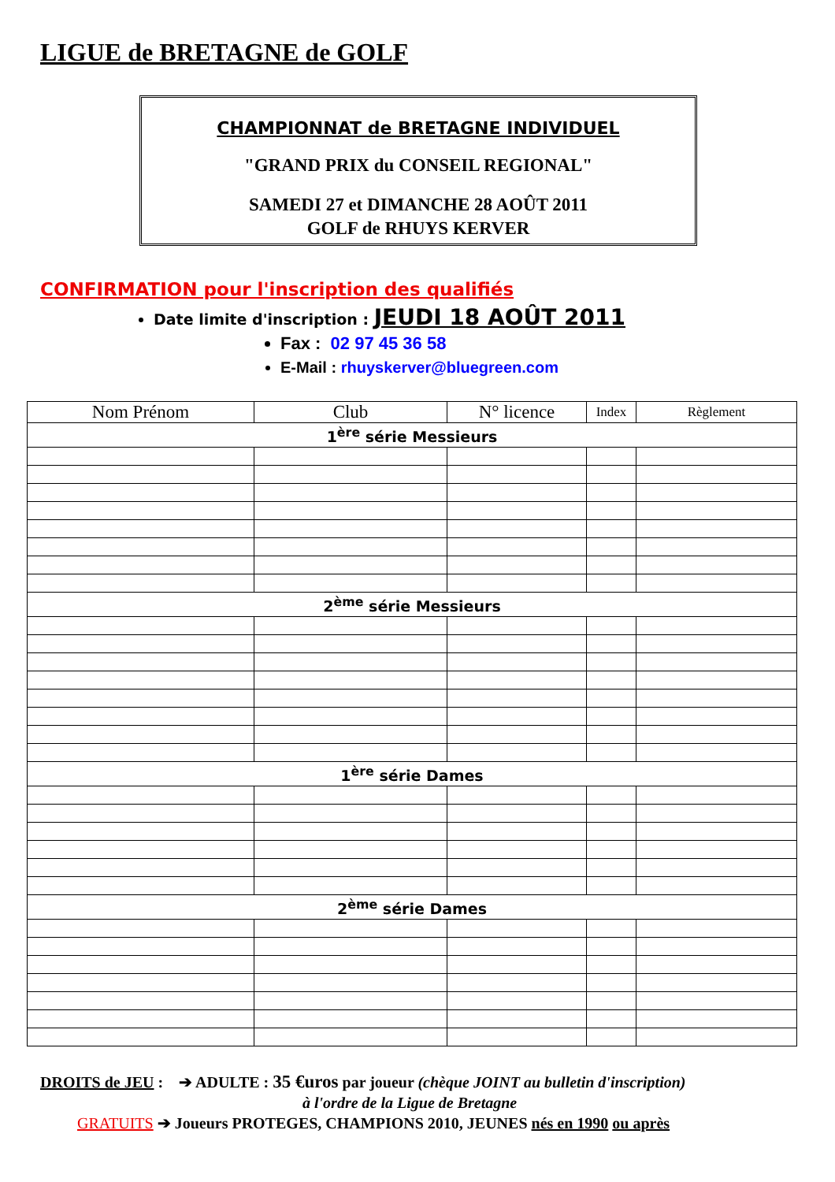LIGUE de BRETAGNE de GOLF
CHAMPIONNAT de BRETAGNE INDIVIDUEL
"GRAND PRIX du CONSEIL REGIONAL"
SAMEDI 27 et DIMANCHE 28 AOÛT 2011
GOLF de RHUYS KERVER
CONFIRMATION pour l'inscription des qualifiés
Date limite d'inscription : JEUDI 18 AOÛT 2011
Fax : 02 97 45 36 58
E-Mail : rhuyskerver@bluegreen.com
| Nom Prénom | Club | N° licence | Index | Règlement |
| --- | --- | --- | --- | --- |
| 1<sup>ère</sup> série Messieurs | | | | |
| 2<sup>ème</sup> série Messieurs | | | | |
| 1<sup>ère</sup> série Dames | | | | |
| 2<sup>ème</sup> série Dames | | | | |
DROITS de JEU : ➔ ADULTE : 35 €uros par joueur (chèque JOINT au bulletin d'inscription)
à l'ordre de la Ligue de Bretagne
GRATUITS ➔ Joueurs PROTEGES, CHAMPIONS 2010, JEUNES nés en 1990 ou après